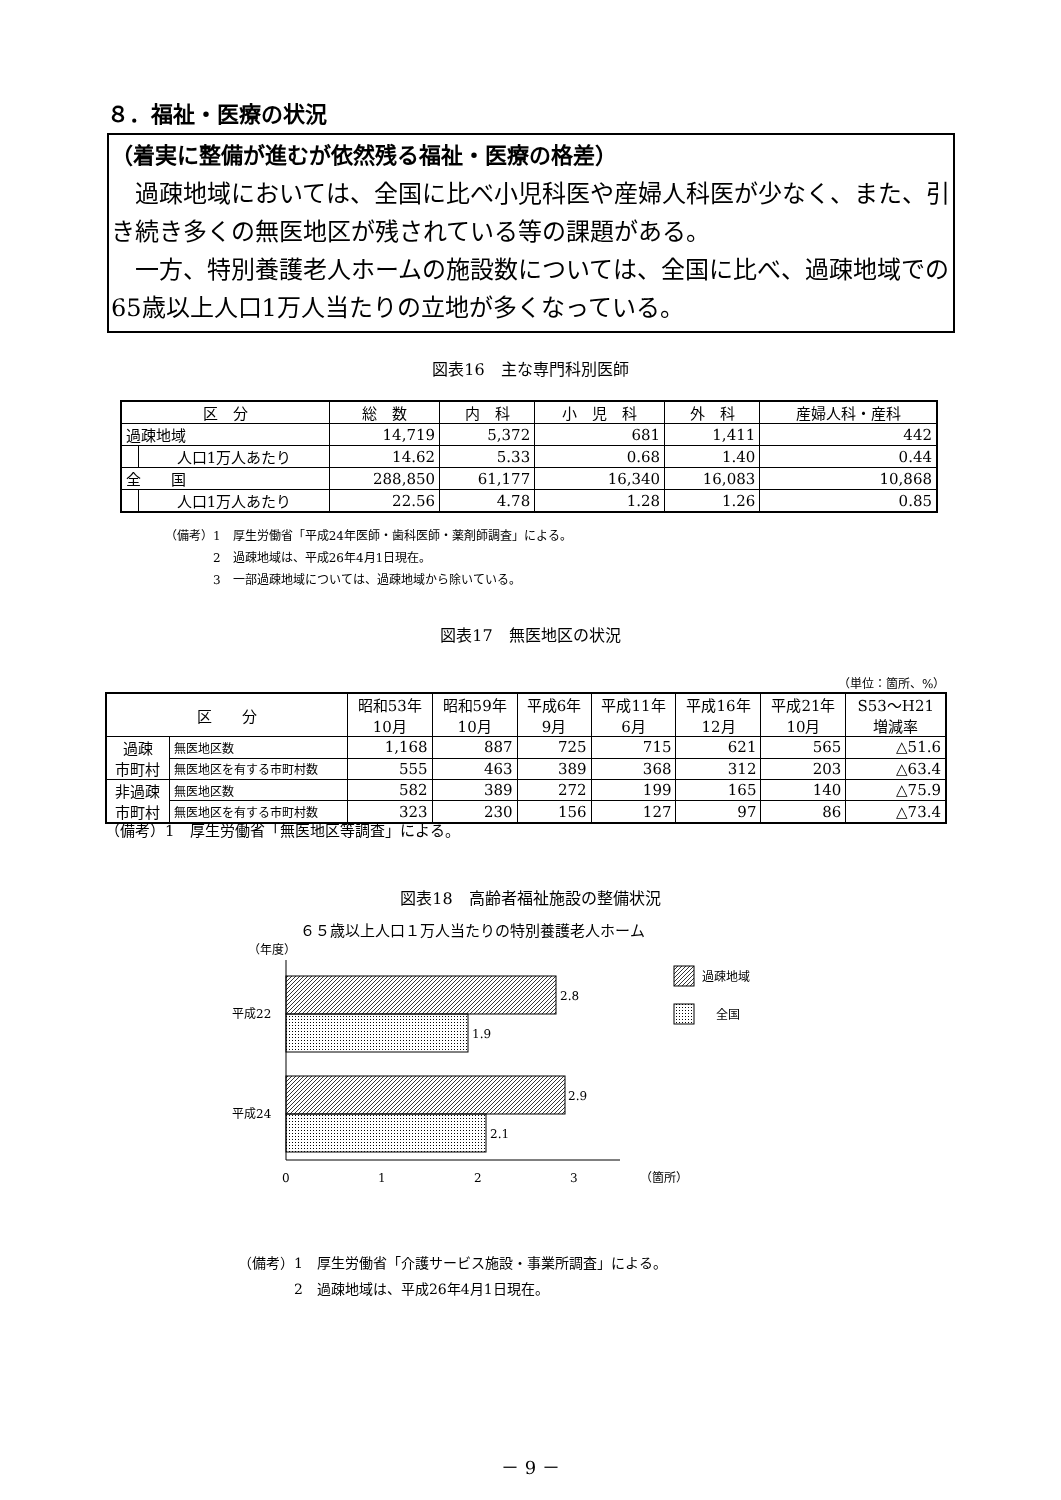８．福祉・医療の状況
（着実に整備が進むが依然残る福祉・医療の格差）
　過疎地域においては、全国に比べ小児科医や産婦人科医が少なく、また、引き続き多くの無医地区が残されている等の課題がある。
　一方、特別養護老人ホームの施設数については、全国に比べ、過疎地域での65歳以上人口1万人当たりの立地が多くなっている。
図表16　主な専門科別医師
| 区 分 | | 総 数 | 内 科 | 小 児 科 | 外 科 | 産婦人科・産科 |
| --- | --- | --- | --- | --- | --- | --- |
| 過疎地域 | | 14,719 | 5,372 | 681 | 1,411 | 442 |
| | 人口1万人あたり | 14.62 | 5.33 | 0.68 | 1.40 | 0.44 |
| 全 国 | | 288,850 | 61,177 | 16,340 | 16,083 | 10,868 |
| | 人口1万人あたり | 22.56 | 4.78 | 1.28 | 1.26 | 0.85 |
（備考）1　厚生労働省「平成24年医師・歯科医師・薬剤師調査」による。
　　　　2　過疎地域は、平成26年4月1日現在。
　　　　3　一部過疎地域については、過疎地域から除いている。
図表17　無医地区の状況
（単位：箇所、%）
| 区 分 | | 昭和53年 10月 | 昭和59年 10月 | 平成6年 9月 | 平成11年 6月 | 平成16年 12月 | 平成21年 10月 | S53～H21 増減率 |
| --- | --- | --- | --- | --- | --- | --- | --- | --- |
| 過疎 市町村 | 無医地区数 | 1,168 | 887 | 725 | 715 | 621 | 565 | △51.6 |
| | 無医地区を有する市町村数 | 555 | 463 | 389 | 368 | 312 | 203 | △63.4 |
| 非過疎 市町村 | 無医地区数 | 582 | 389 | 272 | 199 | 165 | 140 | △75.9 |
| | 無医地区を有する市町村数 | 323 | 230 | 156 | 127 | 97 | 86 | △73.4 |
（備考）1　厚生労働省「無医地区等調査」による。
図表18　高齢者福祉施設の整備状況
６５歳以上人口１万人当たりの特別養護老人ホーム
（年度）
2.8
1.9
2.9
2.1
平成22
平成24
0
1
2
3
（箇所）
過疎地域
全国
（備考）1　厚生労働省「介護サービス施設・事業所調査」による。
　　　　2　過疎地域は、平成26年4月1日現在。
－ 9 －